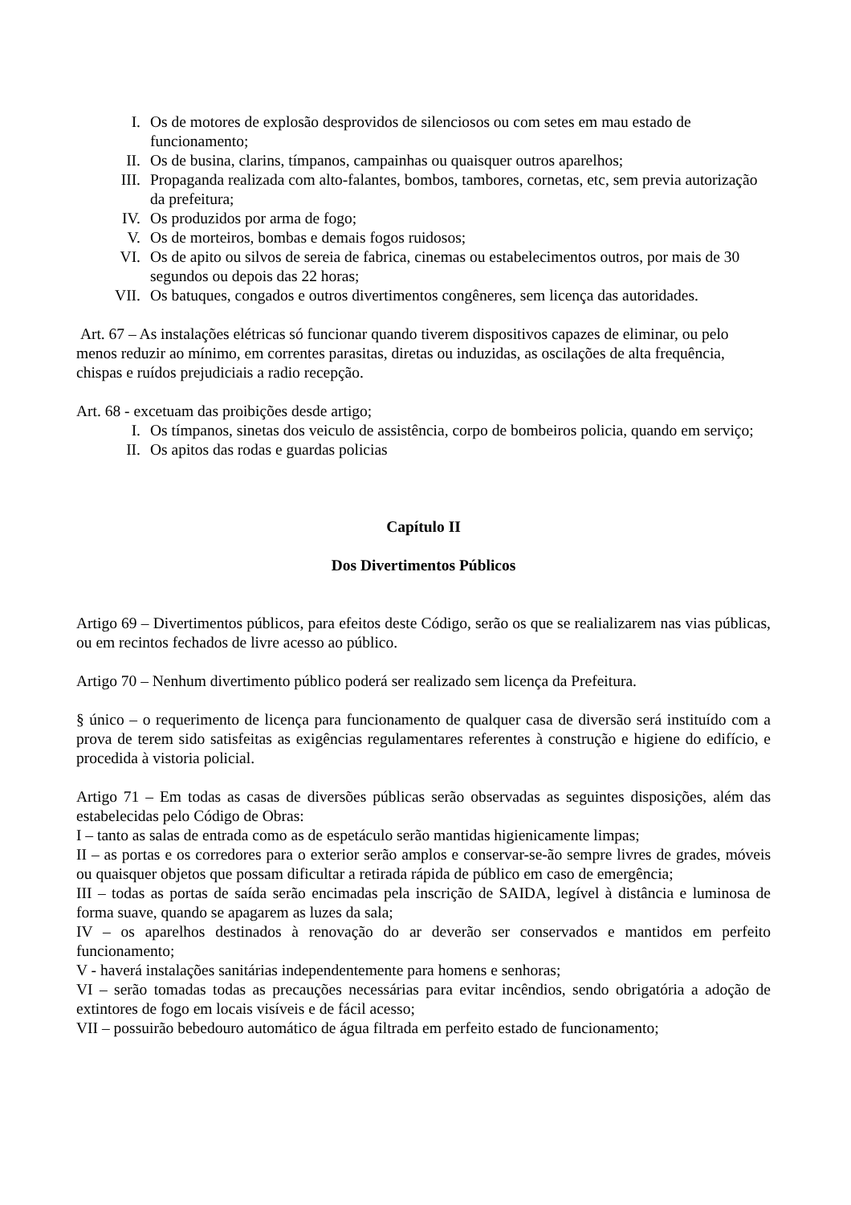I. Os de motores de explosão desprovidos de silenciosos ou com setes em mau estado de funcionamento;
II. Os de busina, clarins, tímpanos, campainhas ou quaisquer outros aparelhos;
III. Propaganda realizada com alto-falantes, bombos, tambores, cornetas, etc, sem previa autorização da prefeitura;
IV. Os produzidos por arma de fogo;
V. Os de morteiros, bombas e demais fogos ruidosos;
VI. Os de apito ou silvos de sereia de fabrica, cinemas ou estabelecimentos outros, por mais de 30 segundos ou depois das 22 horas;
VII. Os batuques, congados e outros divertimentos congêneres, sem licença das autoridades.
Art. 67 – As instalações elétricas só funcionar quando tiverem dispositivos capazes de eliminar, ou pelo menos reduzir ao mínimo, em correntes parasitas, diretas ou induzidas, as oscilações de alta frequência, chispas e ruídos prejudiciais a radio recepção.
Art. 68 - excetuam das proibições desde artigo;
I. Os tímpanos, sinetas dos veiculo de assistência, corpo de bombeiros policia, quando em serviço;
II. Os apitos das rodas e guardas policias
Capítulo II
Dos Divertimentos Públicos
Artigo 69 – Divertimentos públicos, para efeitos deste Código, serão os que se realializarem nas vias públicas, ou em recintos fechados de livre acesso ao público.
Artigo 70 – Nenhum divertimento público poderá ser realizado sem licença da Prefeitura.
§ único – o requerimento de licença para funcionamento de qualquer casa de diversão será instituído com a prova de terem sido satisfeitas as exigências regulamentares referentes à construção e higiene do edifício, e procedida à vistoria policial.
Artigo 71 – Em todas as casas de diversões públicas serão observadas as seguintes disposições, além das estabelecidas pelo Código de Obras:
I – tanto as salas de entrada como as de espetáculo serão mantidas higienicamente limpas;
II – as portas e os corredores para o exterior serão amplos e conservar-se-ão sempre livres de grades, móveis ou quaisquer objetos que possam dificultar a retirada rápida de público em caso de emergência;
III – todas as portas de saída serão encimadas pela inscrição de SAIDA, legível à distância e luminosa de forma suave, quando se apagarem as luzes da sala;
IV – os aparelhos destinados à renovação do ar deverão ser conservados e mantidos em perfeito funcionamento;
V - haverá instalações sanitárias independentemente para homens e senhoras;
VI – serão tomadas todas as precauções necessárias para evitar incêndios, sendo obrigatória a adoção de extintores de fogo em locais visíveis e de fácil acesso;
VII – possuirão bebedouro automático de água filtrada em perfeito estado de funcionamento;